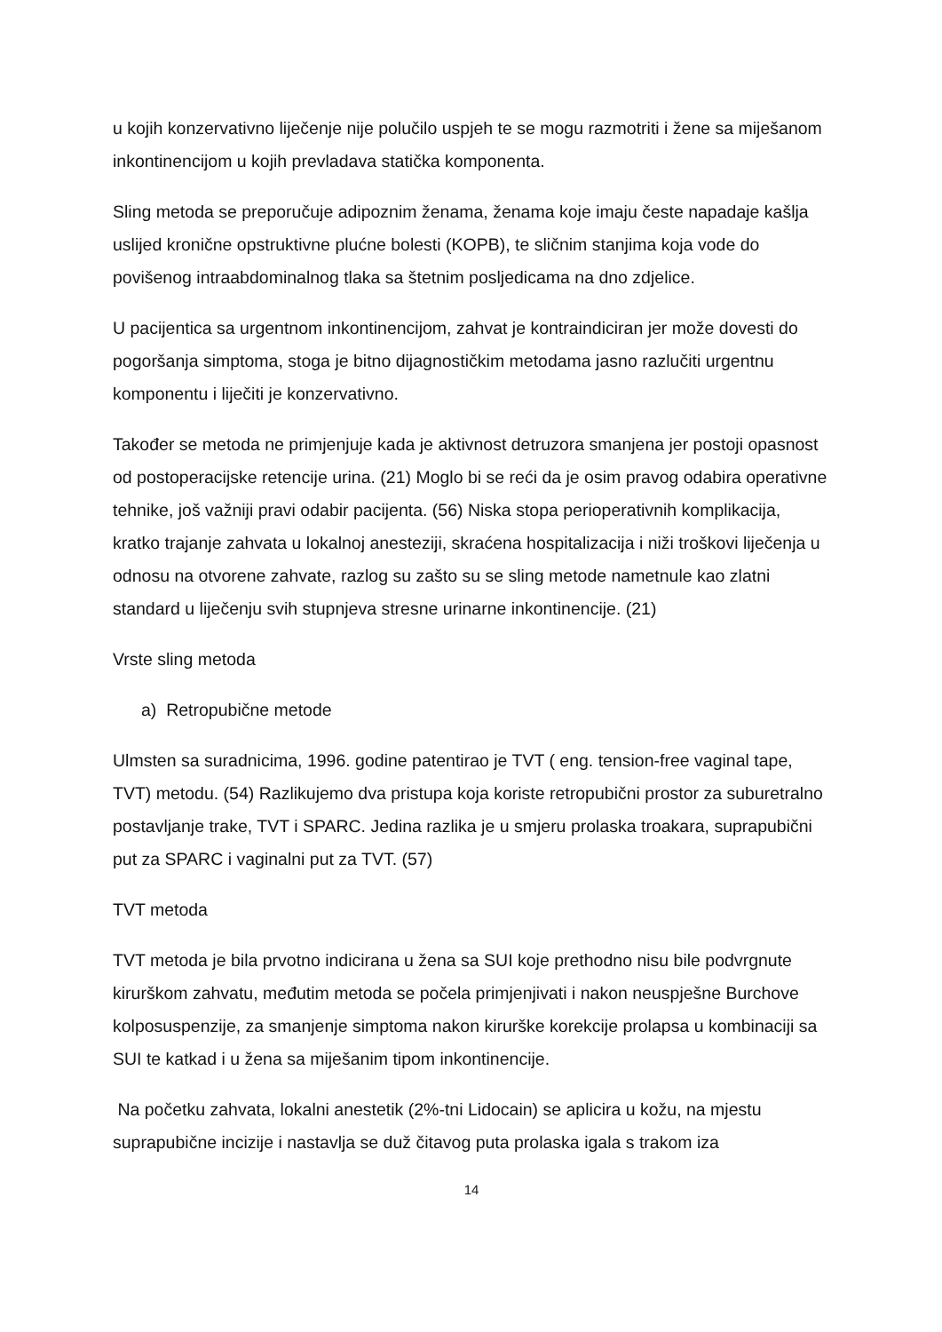u kojih konzervativno liječenje nije polučilo uspjeh te se mogu razmotriti i žene sa miješanom inkontinencijom u kojih prevladava statička komponenta.
Sling metoda se preporučuje adipoznim ženama, ženama koje imaju česte napadaje kašlja uslijed kronične opstruktivne plućne bolesti (KOPB), te sličnim stanjima koja vode do povišenog intraabdominalnog tlaka sa štetnim posljedicama na dno zdjelice.
U pacijentica sa urgentnom inkontinencijom, zahvat je kontraindiciran jer može dovesti do pogoršanja simptoma, stoga je bitno dijagnostičkim metodama jasno razlučiti urgentnu komponentu i liječiti je konzervativno.
Također se metoda ne primjenjuje kada je aktivnost detruzora smanjena jer postoji opasnost od postoperacijske retencije urina. (21) Moglo bi se reći da je osim pravog odabira operativne tehnike, još važniji pravi odabir pacijenta. (56) Niska stopa perioperativnih komplikacija, kratko trajanje zahvata u lokalnoj anesteziji, skraćena hospitalizacija i niži troškovi liječenja u odnosu na otvorene zahvate, razlog su zašto su se sling metode nametnule kao zlatni standard u liječenju svih stupnjeva stresne urinarne inkontinencije. (21)
Vrste sling metoda
a) Retropubične metode
Ulmsten sa suradnicima, 1996. godine patentirao je TVT ( eng. tension-free vaginal tape, TVT) metodu. (54) Razlikujemo dva pristupa koja koriste retropubični prostor za suburetralno postavljanje trake, TVT i SPARC. Jedina razlika je u smjeru prolaska troakara, suprapubični put za SPARC i vaginalni put za TVT. (57)
TVT metoda
TVT metoda je bila prvotno indicirana u žena sa SUI koje prethodno nisu bile podvrgnute kirurškom zahvatu, međutim metoda se počela primjenjivati i nakon neuspješne Burchove kolposuspenzije, za smanjenje simptoma nakon kirurške korekcije prolapsa u kombinaciji sa SUI te katkad i u žena sa miješanim tipom inkontinencije.
Na početku zahvata, lokalni anestetik (2%-tni Lidocain) se aplicira u kožu, na mjestu suprapubične incizije i nastavlja se duž čitavog puta prolaska igala s trakom iza
14